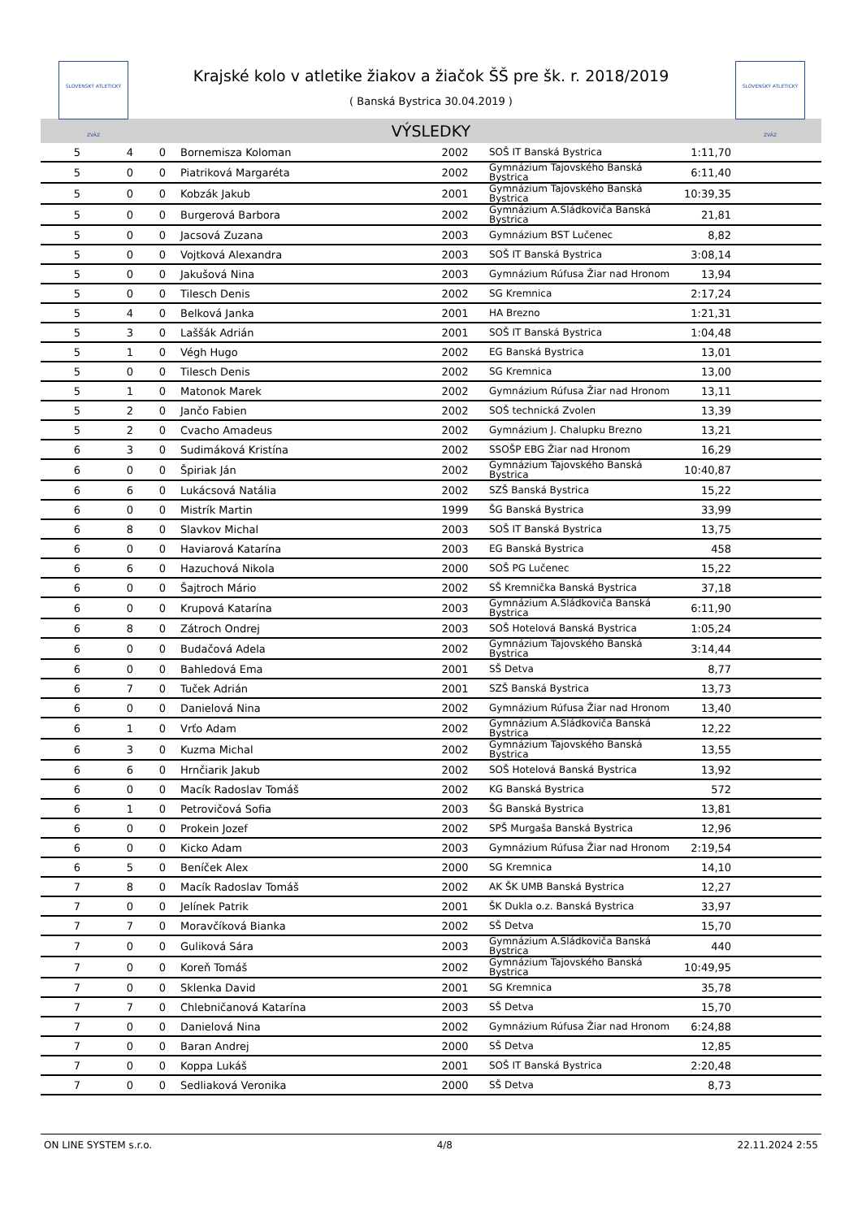SLOVENSKÝ ATLETICKÝ ZVÄZ
Krajské kolo v atletike žiakov a žiačok ŠŠ pre šk. r. 2018/2019
( Banská Bystrica 30.04.2019 )
SLOVENSKÝ ATLETICKÝ ZVÄZ
VÝSLEDKY
| 5 | 4 | 0 | Bornemisza Koloman | 2002 | SOŠ IT Banská Bystrica | 1:11,70 | |
| 5 | 0 | 0 | Piatriková Margaréta | 2002 | Gymnázium Tajovského Banská Bystrica | 6:11,40 | |
| 5 | 0 | 0 | Kobzák Jakub | 2001 | Gymnázium Tajovského Banská Bystrica | 10:39,35 | |
| 5 | 0 | 0 | Burgerová Barbora | 2002 | Gymnázium A.Sládkoviča Banská Bystrica | 21,81 | |
| 5 | 0 | 0 | Jacsová Zuzana | 2003 | Gymnázium BST Lučenec | 8,82 | |
| 5 | 0 | 0 | Vojtková Alexandra | 2003 | SOŠ IT Banská Bystrica | 3:08,14 | |
| 5 | 0 | 0 | Jakušová Nina | 2003 | Gymnázium Rúfusa Žiar nad Hronom | 13,94 | |
| 5 | 0 | 0 | Tilesch Denis | 2002 | SG Kremnica | 2:17,24 | |
| 5 | 4 | 0 | Belková Janka | 2001 | HA Brezno | 1:21,31 | |
| 5 | 3 | 0 | Laššák Adrián | 2001 | SOŠ IT Banská Bystrica | 1:04,48 | |
| 5 | 1 | 0 | Végh Hugo | 2002 | EG Banská Bystrica | 13,01 | |
| 5 | 0 | 0 | Tilesch Denis | 2002 | SG Kremnica | 13,00 | |
| 5 | 1 | 0 | Matonok Marek | 2002 | Gymnázium Rúfusa Žiar nad Hronom | 13,11 | |
| 5 | 2 | 0 | Jančo Fabien | 2002 | SOŠ technická Zvolen | 13,39 | |
| 5 | 2 | 0 | Cvacho Amadeus | 2002 | Gymnázium J. Chalupku Brezno | 13,21 | |
| 6 | 3 | 0 | Sudimáková Kristína | 2002 | SSOŠP EBG Žiar nad Hronom | 16,29 | |
| 6 | 0 | 0 | Špiriak Ján | 2002 | Gymnázium Tajovského Banská Bystrica | 10:40,87 | |
| 6 | 6 | 0 | Lukácsová Natália | 2002 | SZŠ Banská Bystrica | 15,22 | |
| 6 | 0 | 0 | Mistrík Martin | 1999 | ŠG Banská Bystrica | 33,99 | |
| 6 | 8 | 0 | Slavkov Michal | 2003 | SOŠ IT Banská Bystrica | 13,75 | |
| 6 | 0 | 0 | Haviarová Katarína | 2003 | EG Banská Bystrica | 458 | |
| 6 | 6 | 0 | Hazuchová Nikola | 2000 | SOŠ PG Lučenec | 15,22 | |
| 6 | 0 | 0 | Šajtroch Mário | 2002 | SŠ Kremnička Banská Bystrica | 37,18 | |
| 6 | 0 | 0 | Krupová Katarína | 2003 | Gymnázium A.Sládkoviča Banská Bystrica | 6:11,90 | |
| 6 | 8 | 0 | Zátroch Ondrej | 2003 | SOŠ Hotelová Banská Bystrica | 1:05,24 | |
| 6 | 0 | 0 | Budačová Adela | 2002 | Gymnázium Tajovského Banská Bystrica | 3:14,44 | |
| 6 | 0 | 0 | Bahledová Ema | 2001 | SŠ Detva | 8,77 | |
| 6 | 7 | 0 | Tuček Adrián | 2001 | SZŠ Banská Bystrica | 13,73 | |
| 6 | 0 | 0 | Danielová Nina | 2002 | Gymnázium Rúfusa Žiar nad Hronom | 13,40 | |
| 6 | 1 | 0 | Vrťo Adam | 2002 | Gymnázium A.Sládkoviča Banská Bystrica | 12,22 | |
| 6 | 3 | 0 | Kuzma Michal | 2002 | Gymnázium Tajovského Banská Bystrica | 13,55 | |
| 6 | 6 | 0 | Hrnčiarik Jakub | 2002 | SOŠ Hotelová Banská Bystrica | 13,92 | |
| 6 | 0 | 0 | Macík Radoslav Tomáš | 2002 | KG Banská Bystrica | 572 | |
| 6 | 1 | 0 | Petrovičová Sofia | 2003 | ŠG Banská Bystrica | 13,81 | |
| 6 | 0 | 0 | Prokein Jozef | 2002 | SPŠ Murgaša Banská Bystrica | 12,96 | |
| 6 | 0 | 0 | Kicko Adam | 2003 | Gymnázium Rúfusa Žiar nad Hronom | 2:19,54 | |
| 6 | 5 | 0 | Beníček Alex | 2000 | SG Kremnica | 14,10 | |
| 7 | 8 | 0 | Macík Radoslav Tomáš | 2002 | AK ŠK UMB Banská Bystrica | 12,27 | |
| 7 | 0 | 0 | Jelínek Patrik | 2001 | ŠK Dukla o.z. Banská Bystrica | 33,97 | |
| 7 | 7 | 0 | Moravčíková Bianka | 2002 | SŠ Detva | 15,70 | |
| 7 | 0 | 0 | Guliková Sára | 2003 | Gymnázium A.Sládkoviča Banská Bystrica | 440 | |
| 7 | 0 | 0 | Koreň Tomáš | 2002 | Gymnázium Tajovského Banská Bystrica | 10:49,95 | |
| 7 | 0 | 0 | Sklenka David | 2001 | SG Kremnica | 35,78 | |
| 7 | 7 | 0 | Chlebničanová Katarína | 2003 | SŠ Detva | 15,70 | |
| 7 | 0 | 0 | Danielová Nina | 2002 | Gymnázium Rúfusa Žiar nad Hronom | 6:24,88 | |
| 7 | 0 | 0 | Baran Andrej | 2000 | SŠ Detva | 12,85 | |
| 7 | 0 | 0 | Koppa Lukáš | 2001 | SOŠ IT Banská Bystrica | 2:20,48 | |
| 7 | 0 | 0 | Sedliaková Veronika | 2000 | SŠ Detva | 8,73 | |
ON LINE SYSTEM s.r.o. 4/8 22.11.2024 2:55